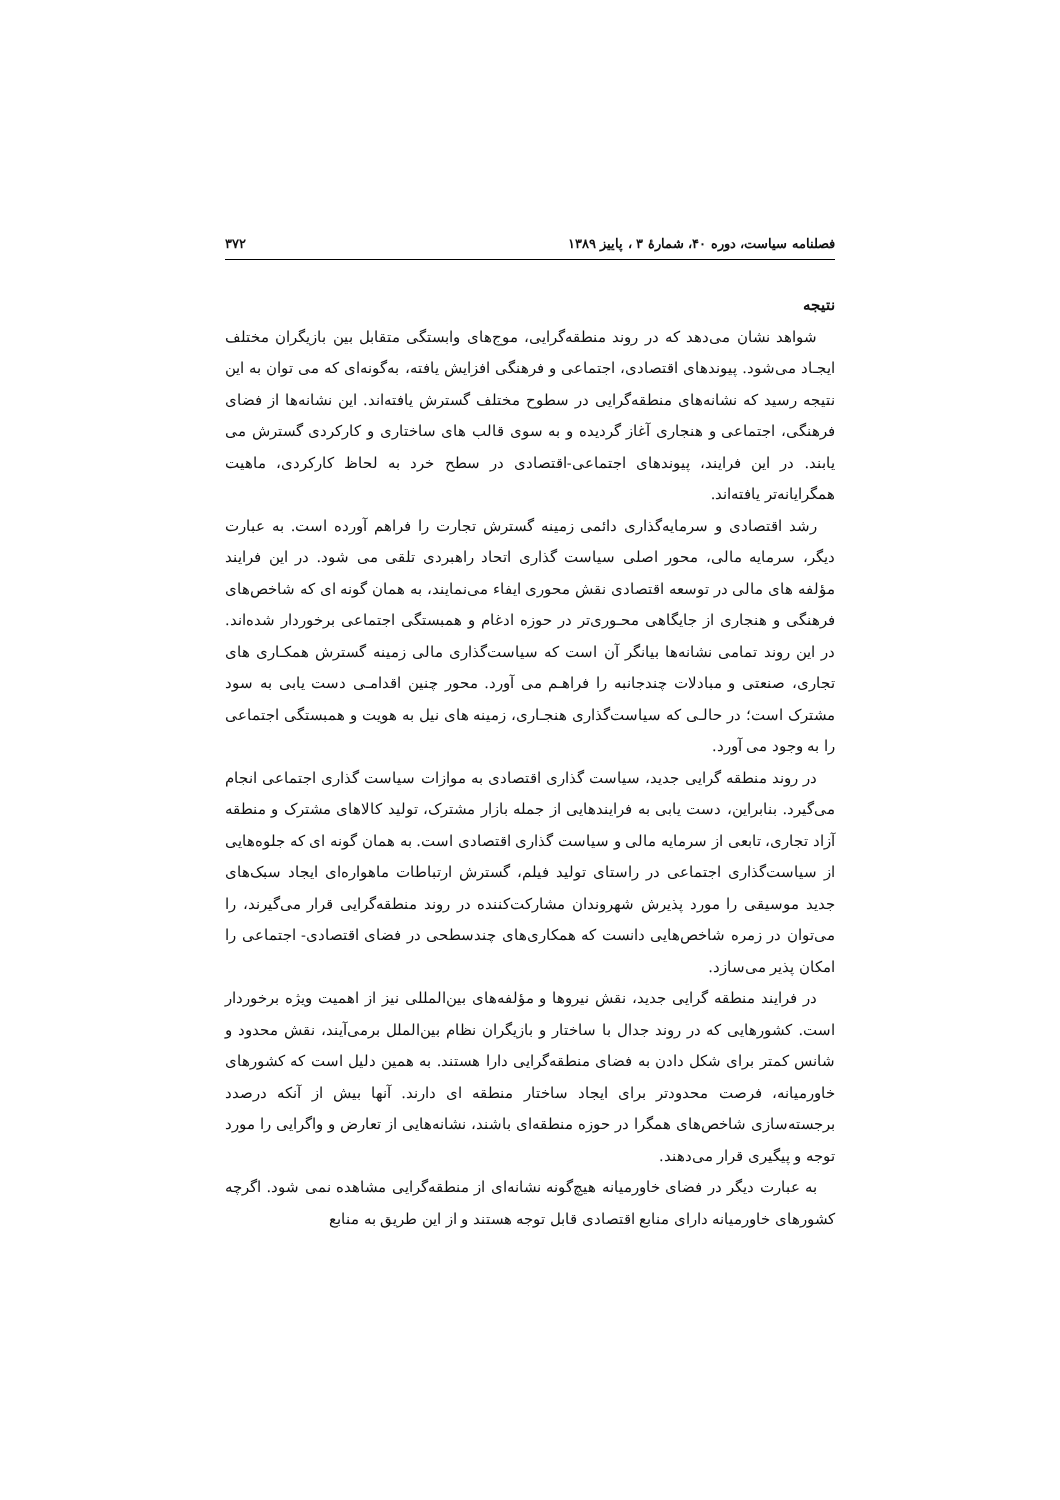فصلنامه سیاست، دوره ۴۰، شمارهٔ ۳ ، پاییز ۱۳۸۹ ۳۷۲
نتیجه
شواهد نشان می‌دهد که در روند منطقه‌گرایی، موج‌های وابستگی متقابل بین بازیگران مختلف ایجـاد می‌شود. پیوندهای اقتصادی، اجتماعی و فرهنگی افزایش یافته، به‌گونه‌ای که می توان به این نتیجه رسید که نشانه‌های منطقه‌گرایی در سطوح مختلف گسترش یافته‌اند. این نشانه‌ها از فضای فرهنگی، اجتماعی و هنجاری آغاز گردیده و به سوی قالب های ساختاری و کارکردی گسترش می یابند. در این فرایند، پیوندهای اجتماعی-اقتصادی در سطح خرد به لحاظ کارکردی، ماهیت همگرایانه‌تر یافته‌اند.
رشد اقتصادی و سرمایه‌گذاری دائمی زمینه گسترش تجارت را فراهم آورده است. به عبارت دیگر، سرمایه مالی، محور اصلی سیاست گذاری اتحاد راهبردی تلقی می شود. در این فرایند مؤلفه های مالی در توسعه اقتصادی نقش محوری ایفاء می‌نمایند، به همان گونه ای که شاخص‌های فرهنگی و هنجاری از جایگاهی محـوری‌تر در حوزه ادغام و همبستگی اجتماعی برخوردار شده‌اند. در این روند تمامی نشانه‌ها بیانگر آن است که سیاست‌گذاری مالی زمینه گسترش همکـاری های تجاری، صنعتی و مبادلات چندجانبه را فراهـم می آورد. محور چنین اقدامـی دست یابی به سود مشترک است؛ در حالـی که سیاست‌گذاری هنجـاری، زمینه های نیل به هویت و همبستگی اجتماعی را به وجود می آورد.
در روند منطقه گرایی جدید، سیاست گذاری اقتصادی به موازات سیاست گذاری اجتماعی انجام می‌گیرد. بنابراین، دست یابی به فرایندهایی از جمله بازار مشترک، تولید کالاهای مشترک و منطقه آزاد تجاری، تابعی از سرمایه مالی و سیاست گذاری اقتصادی است. به همان گونه ای که جلوه‌هایی از سیاست‌گذاری اجتماعی در راستای تولید فیلم، گسترش ارتباطات ماهواره‌ای ایجاد سبک‌های جدید موسیقی را مورد پذیرش شهروندان مشارکت‌کننده در روند منطقه‌گرایی قرار می‌گیرند، را می‌توان در زمره شاخص‌هایی دانست که همکاری‌های چندسطحی در فضای اقتصادی- اجتماعی را امکان پذیر می‌سازد.
در فرایند منطقه گرایی جدید، نقش نیروها و مؤلفه‌های بین‌المللی نیز از اهمیت ویژه برخوردار است. کشورهایی که در روند جدال با ساختار و بازیگران نظام بین‌الملل برمی‌آیند، نقش محدود و شانس کمتر برای شکل دادن به فضای منطقه‌گرایی دارا هستند. به همین دلیل است که کشورهای خاورمیانه، فرصت محدودتر برای ایجاد ساختار منطقه ای دارند. آنها بیش از آنکه درصدد برجسته‌سازی شاخص‌های همگرا در حوزه منطقه‌ای باشند، نشانه‌هایی از تعارض و واگرایی را مورد توجه و پیگیری قرار می‌دهند.
به عبارت دیگر در فضای خاورمیانه هیچ‌گونه نشانه‌ای از منطقه‌گرایی مشاهده نمی شود. اگرچه کشورهای خاورمیانه دارای منابع اقتصادی قابل توجه هستند و از این طریق به منابع